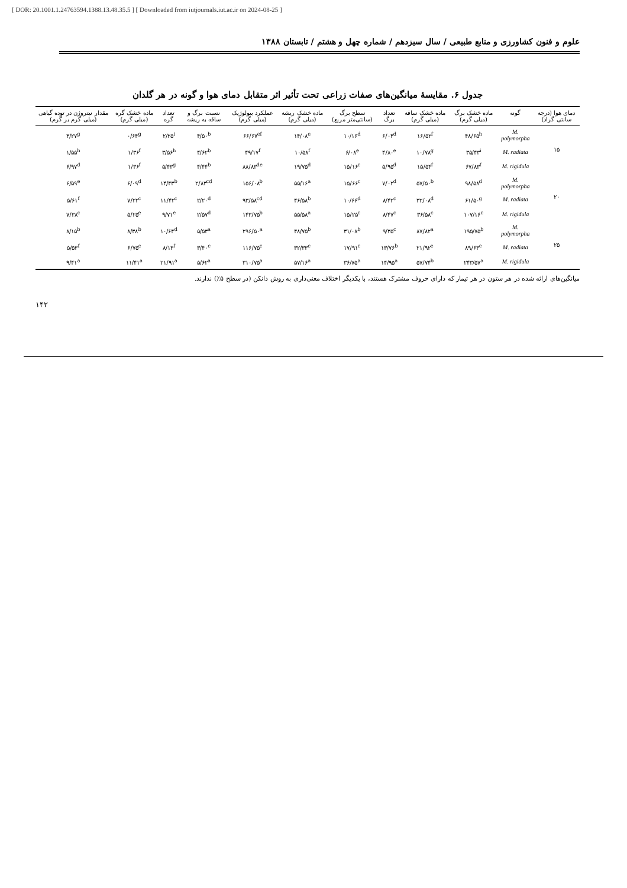[ DOR: 20.1001.1.24763594.1388.13.48.35.5 ] [ Downloaded from iutjournals.iut.ac.ir on 2024-08-25 ]
علوم و فنون کشاورزی و منابع طبیعی / سال سیزدهم / شماره چهل و هشتم / تابستان ۱۳۸۸
جدول ۶. مقایسهٔ میانگین‌های صفات زراعی تحت تأثیر اثر متقابل دمای هوا و گونه در هر گلدان
| دمای هوا (درجه سانتی گراد) | گونه | ماده خشک برگ (میلی گرم) | ماده خشک ساقه (میلی گرم) | تعداد برگ | سطح برگ (سانتی‌متر مربع) | ماده خشک ریشه (میلی گرم) | عملکرد بیولوژیک (میلی گرم) | نسبت برگ و ساقه به ریشه | تعداد گره | ماده خشک گره (میلی گرم) | مقدار نیتروژن در توده گیاهی (میلی گرم بر گرم) |
| --- | --- | --- | --- | --- | --- | --- | --- | --- | --- | --- | --- |
| ۱۵ | M. polymorpha | ۴۸/۶۵<sup>h</sup> | ۱۶/۵۲<sup>f</sup> | ۶/۰۴<sup>d</sup> | ۱۰/۱۶<sup>d</sup> | ۱۴/۰۸<sup>e</sup> | ۶۶/۶۷<sup>ef</sup> | ۴/۵۰<sup>b</sup> | ۲/۲۵<sup>i</sup> | ۰/۶۴<sup>g</sup> | ۳/۲۷<sup>g</sup> |
| | M. radiata | ۳۵/۴۳<sup>i</sup> | ۱۰/۷۸<sup>g</sup> | ۴/۸۰<sup>e</sup> | ۶/۰۸<sup>e</sup> | ۱۰/۵۸<sup>f</sup> | ۴۹/۱۷<sup>f</sup> | ۴/۶۲<sup>b</sup> | ۳/۵۶<sup>h</sup> | ۱/۳۶<sup>f</sup> | ۱/۵۵<sup>h</sup> |
| | M. rigidula | ۶۷/۸۳<sup>f</sup> | ۱۵/۵۴<sup>f</sup> | ۵/۹۵<sup>d</sup> | ۱۵/۱۶<sup>c</sup> | ۱۹/۷۵<sup>d</sup> | ۸۸/۸۳<sup>de</sup> | ۴/۴۴<sup>b</sup> | ۵/۴۳<sup>g</sup> | ۱/۳۶<sup>f</sup> | ۶/۹۷<sup>d</sup> |
| ۲۰ | M. polymorpha | ۹۸/۵۸<sup>d</sup> | ۵۷/۵۰<sup>b</sup> | ۷/۰۲<sup>d</sup> | ۱۵/۶۶<sup>c</sup> | ۵۵/۱۶<sup>a</sup> | ۱۵۶/۰۸<sup>b</sup> | ۲/۸۳<sup>cd</sup> | ۱۴/۴۳<sup>b</sup> | ۶/۰۹<sup>d</sup> | ۶/۵۹<sup>e</sup> |
| | M. radiata | ۶۱/۵۰<sup>g</sup> | ۳۲/۰۸<sup>d</sup> | ۸/۴۲<sup>c</sup> | ۱۰/۶۶<sup>d</sup> | ۴۶/۵۸<sup>b</sup> | ۹۳/۵۸<sup>cd</sup> | ۲/۲۰<sup>d</sup> | ۱۱/۴۲<sup>c</sup> | ۷/۲۲<sup>c</sup> | ۵/۶۱<sup>f</sup> |
| | M. rigidula | ۱۰۷/۱۶<sup>c</sup> | ۳۶/۵۸<sup>c</sup> | ۸/۴۷<sup>c</sup> | ۱۵/۲۵<sup>c</sup> | ۵۵/۵۸<sup>a</sup> | ۱۴۳/۷۵<sup>b</sup> | ۲/۵۷<sup>d</sup> | ۹/۷۱<sup>e</sup> | ۵/۲۵<sup>e</sup> | ۷/۳۸<sup>c</sup> |
| ۲۵ | M. polymorpha | ۱۹۵/۷۵<sup>b</sup> | ۸۷/۸۲<sup>a</sup> | ۹/۳۵<sup>c</sup> | ۳۱/۰۸<sup>b</sup> | ۴۸/۷۵<sup>b</sup> | ۲۹۶/۵۰<sup>a</sup> | ۵/۵۳<sup>a</sup> | ۱۰/۶۴<sup>d</sup> | ۸/۳۸<sup>b</sup> | ۸/۱۵<sup>b</sup> |
| | M. radiata | ۸۹/۶۳<sup>e</sup> | ۲۱/۹۲<sup>e</sup> | ۱۳/۷۶<sup>b</sup> | ۱۷/۹۱<sup>c</sup> | ۳۲/۳۳<sup>c</sup> | ۱۱۶/۷۵<sup>c</sup> | ۳/۴۰<sup>c</sup> | ۸/۱۳<sup>f</sup> | ۶/۷۵<sup>c</sup> | ۵/۵۳<sup>f</sup> |
| | M. rigidula | ۲۴۳/۵۷<sup>a</sup> | ۵۷/۷۴<sup>b</sup> | ۱۴/۹۵<sup>a</sup> | ۳۶/۷۵<sup>a</sup> | ۵۷/۱۶<sup>a</sup> | ۳۱۰/۷۵<sup>a</sup> | ۵/۶۲<sup>a</sup> | ۲۱/۹۱<sup>a</sup> | ۱۱/۴۱<sup>a</sup> | ۹/۴۱<sup>a</sup> |
میانگین‌های ارائه شده در هر ستون در هر تیمار که دارای حروف مشترک هستند، با یکدیگر اختلاف معنی‌داری به روش دانکن (در سطح ۵٪) ندارند.
۱۴۲